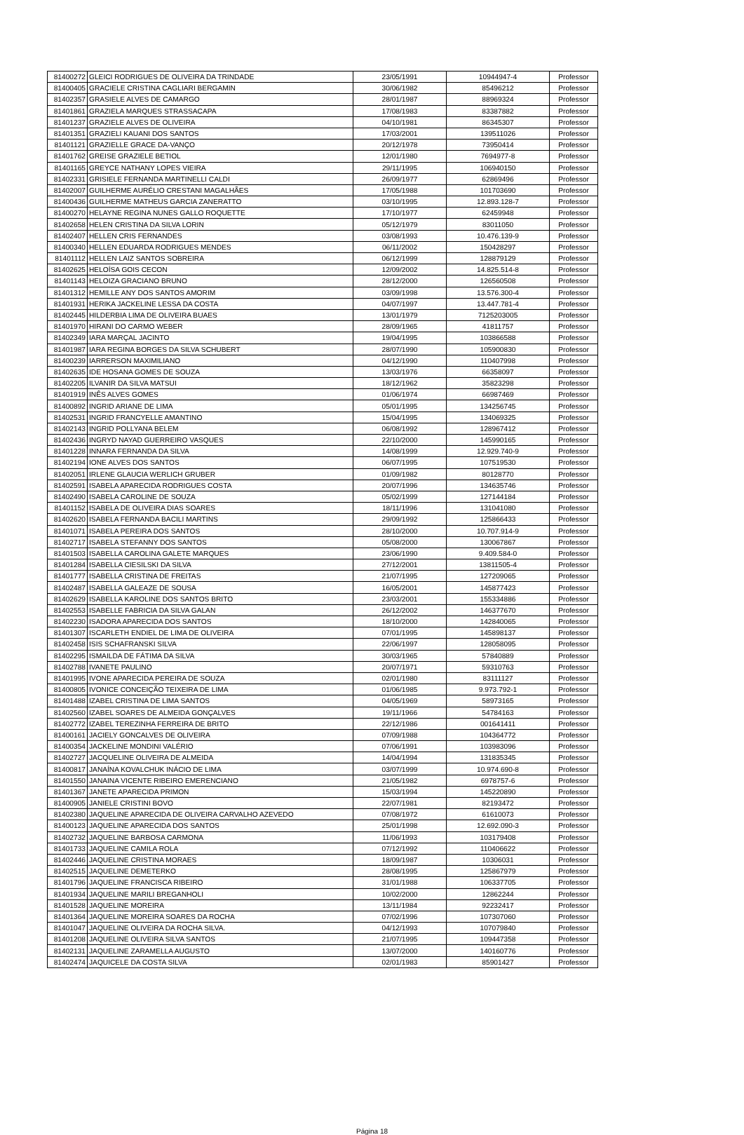| 81400272 | GLEICI RODRIGUES DE OLIVEIRA DA TRINDADE | 23/05/1991 | 10944947-4 | Professor |
| 81400405 | GRACIELE CRISTINA CAGLIARI BERGAMIN | 30/06/1982 | 85496212 | Professor |
| 81402357 | GRASIELE ALVES DE CAMARGO | 28/01/1987 | 88969324 | Professor |
| 81401861 | GRAZIELA MARQUES STRASSACAPA | 17/08/1983 | 83387882 | Professor |
| 81401237 | GRAZIELE ALVES DE OLIVEIRA | 04/10/1981 | 86345307 | Professor |
| 81401351 | GRAZIELI KAUANI DOS SANTOS | 17/03/2001 | 139511026 | Professor |
| 81401121 | GRAZIELLE GRACE DA-VANÇO | 20/12/1978 | 73950414 | Professor |
| 81401762 | GREISE GRAZIELE BETIOL | 12/01/1980 | 7694977-8 | Professor |
| 81401165 | GREYCE NATHANY LOPES VIEIRA | 29/11/1995 | 106940150 | Professor |
| 81402331 | GRISIELE FERNANDA MARTINELLI CALDI | 26/09/1977 | 62869496 | Professor |
| 81402007 | GUILHERME AURÉLIO CRESTANI MAGALHÃES | 17/05/1988 | 101703690 | Professor |
| 81400436 | GUILHERME MATHEUS GARCIA ZANERATTO | 03/10/1995 | 12.893.128-7 | Professor |
| 81400270 | HELAYNE REGINA NUNES GALLO ROQUETTE | 17/10/1977 | 62459948 | Professor |
| 81402658 | HELEN CRISTINA DA SILVA LORIN | 05/12/1979 | 83011050 | Professor |
| 81402407 | HELLEN CRIS FERNANDES | 03/08/1993 | 10.476.139-9 | Professor |
| 81400340 | HELLEN EDUARDA RODRIGUES MENDES | 06/11/2002 | 150428297 | Professor |
| 81401112 | HELLEN LAIZ SANTOS SOBREIRA | 06/12/1999 | 128879129 | Professor |
| 81402625 | HELOÍSA GOIS CECON | 12/09/2002 | 14.825.514-8 | Professor |
| 81401143 | HELOIZA GRACIANO BRUNO | 28/12/2000 | 126560508 | Professor |
| 81401312 | HEMILLE ANY DOS SANTOS AMORIM | 03/09/1998 | 13.576.300-4 | Professor |
| 81401931 | HERIKA JACKELINE LESSA DA COSTA | 04/07/1997 | 13.447.781-4 | Professor |
| 81402445 | HILDERBIA LIMA DE OLIVEIRA BUAES | 13/01/1979 | 7125203005 | Professor |
| 81401970 | HIRANI DO CARMO WEBER | 28/09/1965 | 41811757 | Professor |
| 81402349 | IARA MARÇAL JACINTO | 19/04/1995 | 103866588 | Professor |
| 81401987 | IARA REGINA BORGES DA SILVA SCHUBERT | 28/07/1990 | 105900830 | Professor |
| 81400239 | IARRERSON MAXIMILIANO | 04/12/1990 | 110407998 | Professor |
| 81402635 | IDE HOSANA GOMES DE SOUZA | 13/03/1976 | 66358097 | Professor |
| 81402205 | ILVANIR DA SILVA MATSUI | 18/12/1962 | 35823298 | Professor |
| 81401919 | INÊS ALVES GOMES | 01/06/1974 | 66987469 | Professor |
| 81400892 | INGRID ARIANE DE LIMA | 05/01/1995 | 134256745 | Professor |
| 81402531 | INGRID FRANCYELLE AMANTINO | 15/04/1995 | 134069325 | Professor |
| 81402143 | INGRID POLLYANA BELEM | 06/08/1992 | 128967412 | Professor |
| 81402436 | INGRYD NAYAD GUERREIRO VASQUES | 22/10/2000 | 145990165 | Professor |
| 81401228 | INNARA FERNANDA DA SILVA | 14/08/1999 | 12.929.740-9 | Professor |
| 81402194 | IONE ALVES DOS SANTOS | 06/07/1995 | 107519530 | Professor |
| 81402051 | IRLENE GLAUCIA WERLICH GRUBER | 01/09/1982 | 80128770 | Professor |
| 81402591 | ISABELA APARECIDA RODRIGUES COSTA | 20/07/1996 | 134635746 | Professor |
| 81402490 | ISABELA CAROLINE DE SOUZA | 05/02/1999 | 127144184 | Professor |
| 81401152 | ISABELA DE OLIVEIRA DIAS SOARES | 18/11/1996 | 131041080 | Professor |
| 81402620 | ISABELA FERNANDA BACILI MARTINS | 29/09/1992 | 125866433 | Professor |
| 81401071 | ISABELA PEREIRA DOS SANTOS | 28/10/2000 | 10.707.914-9 | Professor |
| 81402717 | ISABELA STEFANNY DOS SANTOS | 05/08/2000 | 130067867 | Professor |
| 81401503 | ISABELLA CAROLINA GALETE MARQUES | 23/06/1990 | 9.409.584-0 | Professor |
| 81401284 | ISABELLA CIESILSKI DA SILVA | 27/12/2001 | 13811505-4 | Professor |
| 81401777 | ISABELLA CRISTINA DE FREITAS | 21/07/1995 | 127209065 | Professor |
| 81402487 | ISABELLA GALEAZE DE SOUSA | 16/05/2001 | 145877423 | Professor |
| 81402629 | ISABELLA KAROLINE DOS SANTOS BRITO | 23/03/2001 | 155334886 | Professor |
| 81402553 | ISABELLE FABRICIA DA SILVA GALAN | 26/12/2002 | 146377670 | Professor |
| 81402230 | ISADORA APARECIDA DOS SANTOS | 18/10/2000 | 142840065 | Professor |
| 81401307 | ISCARLETH ENDIEL DE LIMA DE OLIVEIRA | 07/01/1995 | 145898137 | Professor |
| 81402458 | ISIS SCHAFRANSKI SILVA | 22/06/1997 | 128058095 | Professor |
| 81402295 | ISMAILDA DE FÁTIMA DA SILVA | 30/03/1965 | 57840889 | Professor |
| 81402788 | IVANETE PAULINO | 20/07/1971 | 59310763 | Professor |
| 81401995 | IVONE APARECIDA PEREIRA DE SOUZA | 02/01/1980 | 83111127 | Professor |
| 81400805 | IVONICE CONCEIÇÃO TEIXEIRA DE LIMA | 01/06/1985 | 9.973.792-1 | Professor |
| 81401488 | IZABEL CRISTINA DE LIMA SANTOS | 04/05/1969 | 58973165 | Professor |
| 81402560 | IZABEL SOARES DE ALMEIDA GONÇALVES | 19/11/1966 | 54784163 | Professor |
| 81402772 | IZABEL TEREZINHA FERREIRA DE BRITO | 22/12/1986 | 001641411 | Professor |
| 81400161 | JACIELY GONCALVES DE OLIVEIRA | 07/09/1988 | 104364772 | Professor |
| 81400354 | JACKELINE MONDINI VALÉRIO | 07/06/1991 | 103983096 | Professor |
| 81402727 | JACQUELINE OLIVEIRA DE ALMEIDA | 14/04/1994 | 131835345 | Professor |
| 81400817 | JANAÍNA KOVALCHUK INÁCIO DE LIMA | 03/07/1999 | 10.974.690-8 | Professor |
| 81401550 | JANAINA VICENTE RIBEIRO EMERENCIANO | 21/05/1982 | 6978757-6 | Professor |
| 81401367 | JANETE APARECIDA PRIMON | 15/03/1994 | 145220890 | Professor |
| 81400905 | JANIELE CRISTINI BOVO | 22/07/1981 | 82193472 | Professor |
| 81402380 | JAQUELINE APARECIDA DE OLIVEIRA CARVALHO AZEVEDO | 07/08/1972 | 61610073 | Professor |
| 81400123 | JAQUELINE APARECIDA DOS SANTOS | 25/01/1998 | 12.692.090-3 | Professor |
| 81402732 | JAQUELINE BARBOSA CARMONA | 11/06/1993 | 103179408 | Professor |
| 81401733 | JAQUELINE CAMILA ROLA | 07/12/1992 | 110406622 | Professor |
| 81402446 | JAQUELINE CRISTINA MORAES | 18/09/1987 | 10306031 | Professor |
| 81402515 | JAQUELINE DEMETERKO | 28/08/1995 | 125867979 | Professor |
| 81401796 | JAQUELINE FRANCISCA RIBEIRO | 31/01/1988 | 106337705 | Professor |
| 81401934 | JAQUELINE MARILI BREGANHOLI | 10/02/2000 | 12862244 | Professor |
| 81401528 | JAQUELINE MOREIRA | 13/11/1984 | 92232417 | Professor |
| 81401364 | JAQUELINE MOREIRA SOARES DA ROCHA | 07/02/1996 | 107307060 | Professor |
| 81401047 | JAQUELINE OLIVEIRA DA ROCHA SILVA. | 04/12/1993 | 107079840 | Professor |
| 81401208 | JAQUELINE OLIVEIRA SILVA SANTOS | 21/07/1995 | 109447358 | Professor |
| 81402131 | JAQUELINE ZARAMELLA AUGUSTO | 13/07/2000 | 140160776 | Professor |
| 81402474 | JAQUICELE DA COSTA SILVA | 02/01/1983 | 85901427 | Professor |
Página 18